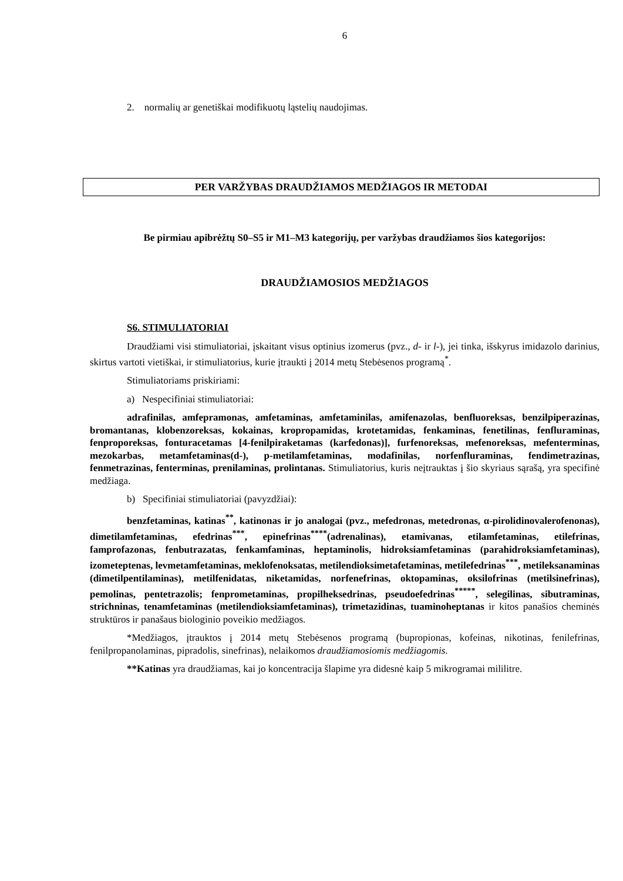6
2. normalių ar genetiškai modifikuotų ląstelių naudojimas.
PER VARŽYBAS DRAUDŽIAMOS MEDŽIAGOS IR METODAI
Be pirmiau apibrėžtų S0–S5 ir M1–M3 kategorijų, per varžybas draudžiamos šios kategorijos:
DRAUDŽIAMOSIOS MEDŽIAGOS
S6. STIMULIATORIAI
Draudžiami visi stimuliatoriai, įskaitant visus optinius izomerus (pvz., d- ir l-), jei tinka, išskyrus imidazolo darinius, skirtus vartoti vietiškai, ir stimuliatorius, kurie įtraukti į 2014 metų Stebėsenos programą<sup>*</sup>.
Stimuliatoriams priskiriami:
a) Nespecifiniai stimuliatoriai:
adrafinilas, amfepramonas, amfetaminas, amfetaminilas, amifenazolas, benfluoreksas, benzilpiperazinas, bromantanas, klobenzoreksas, kokainas, kropropamidas, krotetamidas, fenkaminas, fenetilinas, fenfluraminas, fenproporeksas, fonturacetamas [4-fenilpiraketamas (karfedonas)], furfenoreksas, mefenoreksas, mefenterminas, mezokarbas, metamfetaminas(d-), p-metilamfetaminas, modafinilas, norfenfluraminas, fendimetrazinas, fenmetrazinas, fenterminas, prenilaminas, prolintanas. Stimuliatorius, kuris neįtrauktas į šio skyriaus sąrašą, yra specifinė medžiaga.
b) Specifiniai stimuliatoriai (pavyzdžiai):
benzfetaminas, katinas<sup>**</sup>, katinonas ir jo analogai (pvz., mefedronas, metedronas, α-pirolidinovalerofenonas), dimetilamfetaminas, efedrinas<sup>***</sup>, epinefrinas<sup>****</sup>(adrenalinas), etamivanas, etilamfetaminas, etilefrinas, famprofazonas, fenbutrazatas, fenkamfaminas, heptaminolis, hidroksiamfetaminas (parahidroksiamfetaminas), izometeptenas, levmetamfetaminas, meklofenoksatas, metilendioksimetafetaminas, metilefedrinas<sup>***</sup>, metileksanaminas (dimetilpentilaminas), metilfenidatas, niketamidas, norfenefrinas, oktopaminas, oksilofrinas (metilsinefrinas), pemolinas, pentetrazolis; fenprometaminas, propilheksedrinas, pseudoefedrinas<sup>*****</sup>, selegilinas, sibutraminas, strichninas, tenamfetaminas (metilendioksiamfetaminas), trimetazidinas, tuaminoheptanas ir kitos panašios cheminės struktūros ir panašaus biologinio poveikio medžiagos.
*Medžiagos, įtrauktos į 2014 metų Stebėsenos programą (bupropionas, kofeinas, nikotinas, fenilefrinas, fenilpropanolaminas, pipradolis, sinefrinas), nelaikomos draudžiamosiomis medžiagomis.
**Katinas yra draudžiamas, kai jo koncentracija šlapime yra didesnė kaip 5 mikrogramai mililitre.